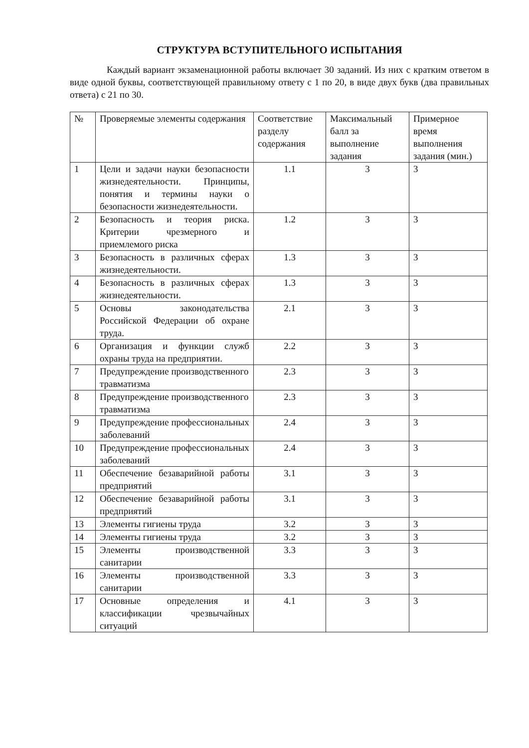СТРУКТУРА ВСТУПИТЕЛЬНОГО ИСПЫТАНИЯ
Каждый вариант экзаменационной работы включает 30 заданий. Из них с кратким ответом в виде одной буквы, соответствующей правильному ответу с 1 по 20, в виде двух букв (два правильных ответа) с 21 по 30.
| № | Проверяемые элементы содержания | Соответствие разделу содержания | Максимальный балл за выполнение задания | Примерное время выполнения задания (мин.) |
| --- | --- | --- | --- | --- |
| 1 | Цели и задачи науки безопасности жизнедеятельности. Принципы, понятия и термины науки о безопасности жизнедеятельности. | 1.1 | 3 | 3 |
| 2 | Безопасность и теория риска. Критерии чрезмерного и приемлемого риска | 1.2 | 3 | 3 |
| 3 | Безопасность в различных сферах жизнедеятельности. | 1.3 | 3 | 3 |
| 4 | Безопасность в различных сферах жизнедеятельности. | 1.3 | 3 | 3 |
| 5 | Основы законодательства Российской Федерации об охране труда. | 2.1 | 3 | 3 |
| 6 | Организация и функции служб охраны труда на предприятии. | 2.2 | 3 | 3 |
| 7 | Предупреждение производственного травматизма | 2.3 | 3 | 3 |
| 8 | Предупреждение производственного травматизма | 2.3 | 3 | 3 |
| 9 | Предупреждение профессиональных заболеваний | 2.4 | 3 | 3 |
| 10 | Предупреждение профессиональных заболеваний | 2.4 | 3 | 3 |
| 11 | Обеспечение безаварийной работы предприятий | 3.1 | 3 | 3 |
| 12 | Обеспечение безаварийной работы предприятий | 3.1 | 3 | 3 |
| 13 | Элементы гигиены труда | 3.2 | 3 | 3 |
| 14 | Элементы гигиены труда | 3.2 | 3 | 3 |
| 15 | Элементы производственной санитарии | 3.3 | 3 | 3 |
| 16 | Элементы производственной санитарии | 3.3 | 3 | 3 |
| 17 | Основные определения и классификации чрезвычайных ситуаций | 4.1 | 3 | 3 |